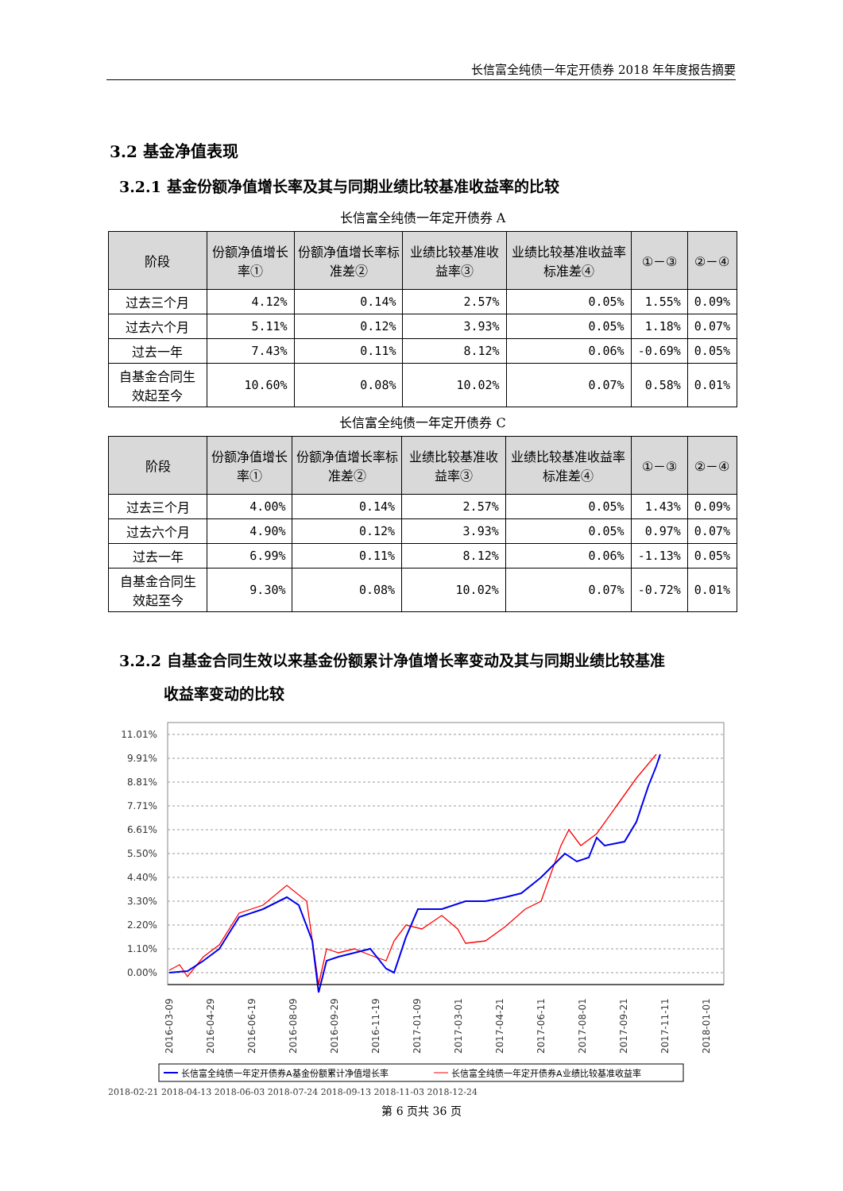长信富全纯债一年定开债券 2018 年年度报告摘要
3.2 基金净值表现
3.2.1 基金份额净值增长率及其与同期业绩比较基准收益率的比较
长信富全纯债一年定开债券 A
| 阶段 | 份额净值增长率① | 份额净值增长率标准差② | 业绩比较基准收益率③ | 业绩比较基准收益率标准差④ | ①－③ | ②－④ |
| --- | --- | --- | --- | --- | --- | --- |
| 过去三个月 | 4.12% | 0.14% | 2.57% | 0.05% | 1.55% | 0.09% |
| 过去六个月 | 5.11% | 0.12% | 3.93% | 0.05% | 1.18% | 0.07% |
| 过去一年 | 7.43% | 0.11% | 8.12% | 0.06% | -0.69% | 0.05% |
| 自基金合同生效起至今 | 10.60% | 0.08% | 10.02% | 0.07% | 0.58% | 0.01% |
长信富全纯债一年定开债券 C
| 阶段 | 份额净值增长率① | 份额净值增长率标准差② | 业绩比较基准收益率③ | 业绩比较基准收益率标准差④ | ①－③ | ②－④ |
| --- | --- | --- | --- | --- | --- | --- |
| 过去三个月 | 4.00% | 0.14% | 2.57% | 0.05% | 1.43% | 0.09% |
| 过去六个月 | 4.90% | 0.12% | 3.93% | 0.05% | 0.97% | 0.07% |
| 过去一年 | 6.99% | 0.11% | 8.12% | 0.06% | -1.13% | 0.05% |
| 自基金合同生效起至今 | 9.30% | 0.08% | 10.02% | 0.07% | -0.72% | 0.01% |
3.2.2 自基金合同生效以来基金份额累计净值增长率变动及其与同期业绩比较基准
收益率变动的比较
11.01%
9.91%
8.81%
7.71%
6.61%
5.50%
4.40%
3.30%
2.20%
1.10%
0.00%
2016-03-09
2016-04-29
2016-06-19
2016-08-09
2016-09-29
2016-11-19
2017-01-09
2017-03-01
2017-04-21
2017-06-11
2017-08-01
2017-09-21
2017-11-11
2018-01-01
长信富全纯债一年定开债券A基金份额累计净值增长率
长信富全纯债一年定开债券A业绩比较基准收益率
2018-02-21 2018-04-13 2018-06-03 2018-07-24 2018-09-13 2018-11-03 2018-12-24
第 6 页共 36 页